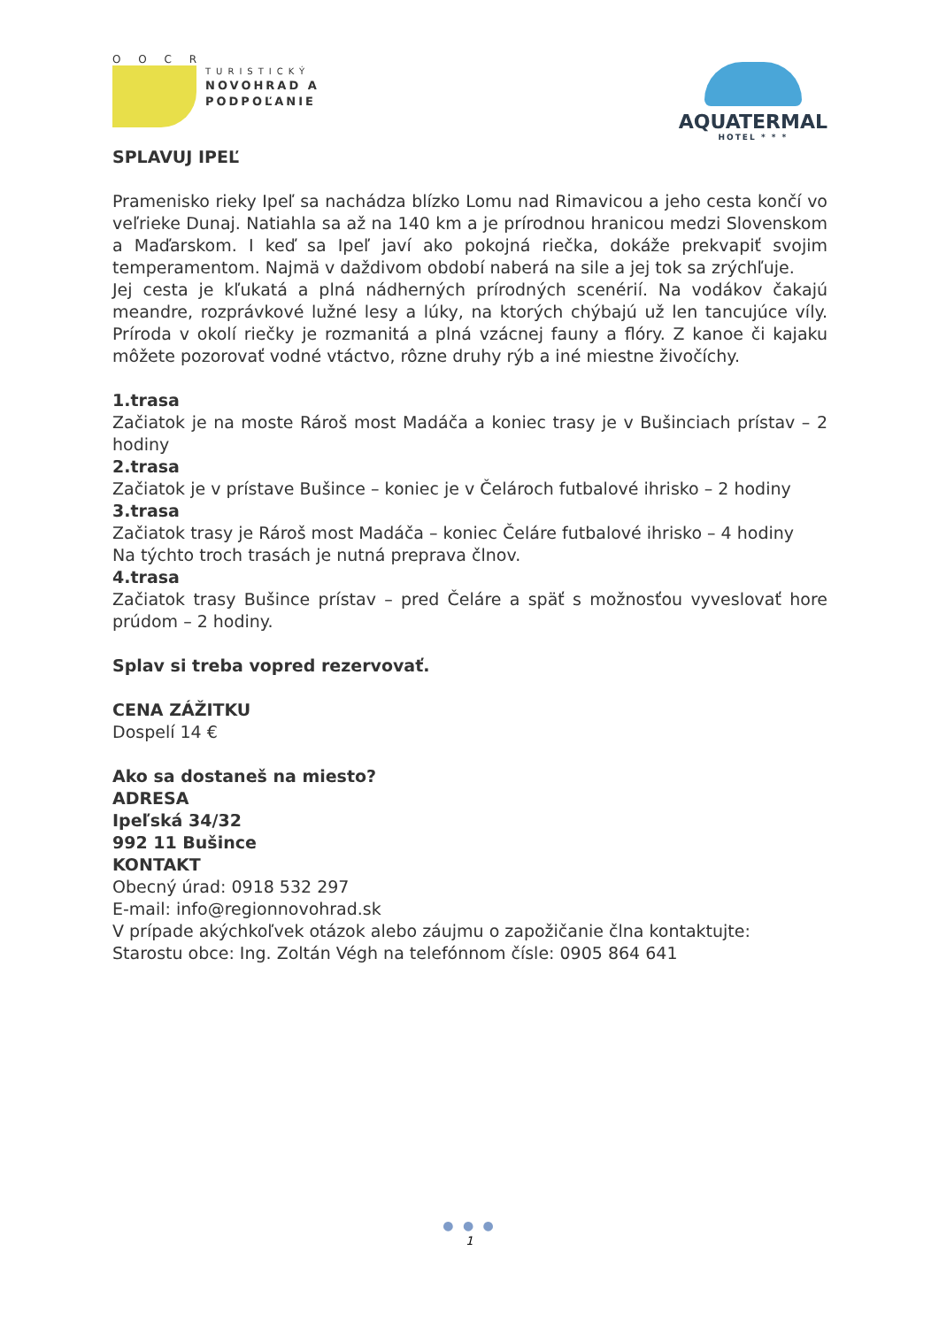O O C R
TURISTICKÝ
NOVOHRAD A
PODPOĽANIE
AQUATERMAL
HOTEL * * *
SPLAVUJ IPEĽ
Pramenisko rieky Ipeľ sa nachádza blízko Lomu nad Rimavicou a jeho cesta končí vo veľrieke Dunaj. Natiahla sa až na 140 km a je prírodnou hranicou medzi Slovenskom a Maďarskom. I keď sa Ipeľ javí ako pokojná riečka, dokáže prekvapiť svojim temperamentom. Najmä v daždivom období naberá na sile a jej tok sa zrýchľuje.
Jej cesta je kľukatá a plná nádherných prírodných scenérií. Na vodákov čakajú meandre, rozprávkové lužné lesy a lúky, na ktorých chýbajú už len tancujúce víly. Príroda v okolí riečky je rozmanitá a plná vzácnej fauny a flóry. Z kanoe či kajaku môžete pozorovať vodné vtáctvo, rôzne druhy rýb a iné miestne živočíchy.
1.trasa
Začiatok je na moste Rároš most Madáča a koniec trasy je v Bušinciach prístav – 2 hodiny
2.trasa
Začiatok je v prístave Bušince – koniec je v Čelároch futbalové ihrisko – 2 hodiny
3.trasa
Začiatok trasy je Rároš most Madáča – koniec Čeláre futbalové ihrisko – 4 hodiny
Na týchto troch trasách je nutná preprava člnov.
4.trasa
Začiatok trasy Bušince prístav – pred Čeláre a späť s možnosťou vyveslovať hore prúdom – 2 hodiny.
Splav si treba vopred rezervovať.
CENA ZÁŽITKU
Dospelí 14 €
Ako sa dostaneš na miesto?
ADRESA
Ipeľská 34/32
992 11 Bušince
KONTAKT
Obecný úrad: 0918 532 297
E-mail: info@regionnovohrad.sk
V prípade akýchkoľvek otázok alebo záujmu o zapožičanie člna kontaktujte:
Starostu obce: Ing. Zoltán Végh na telefónnom čísle: 0905 864 641
● ● ●
1